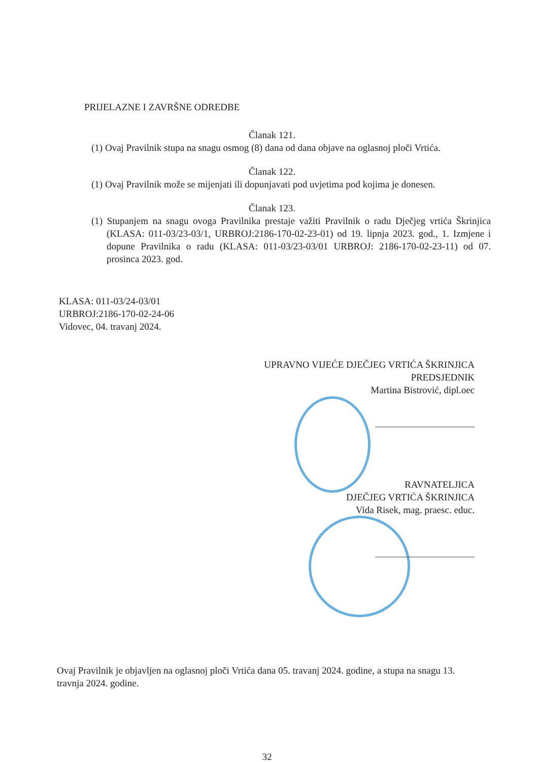PRIJELAZNE I ZAVRŠNE ODREDBE
Članak 121.
(1) Ovaj Pravilnik stupa na snagu osmog (8) dana od dana objave na oglasnoj ploči Vrtića.
Članak 122.
(1) Ovaj Pravilnik može se mijenjati ili dopunjavati pod uvjetima pod kojima je donesen.
Članak 123.
(1) Stupanjem na snagu ovoga Pravilnika prestaje važiti Pravilnik o radu Dječjeg vrtića Škrinjica (KLASA: 011-03/23-03/1, URBROJ:2186-170-02-23-01) od 19. lipnja 2023. god., 1. Izmjene i dopune Pravilnika o radu (KLASA: 011-03/23-03/01 URBROJ: 2186-170-02-23-11) od 07. prosinca 2023. god.
KLASA: 011-03/24-03/01
URBROJ:2186-170-02-24-06
Vidovec, 04. travanj 2024.
UPRAVNO VIJEĆE DJEČJEG VRTIĆA ŠKRINJICA
PREDSJEDNIK
Martina Bistrović, dipl.oec
RAVNATELJICA
DJEČJEG VRTIĆA ŠKRINJICA
Vida Risek, mag. praesc. educ.
Ovaj Pravilnik je objavljen na oglasnoj ploči Vrtića dana 05. travanj 2024. godine, a stupa na snagu 13. travnja 2024. godine.
32